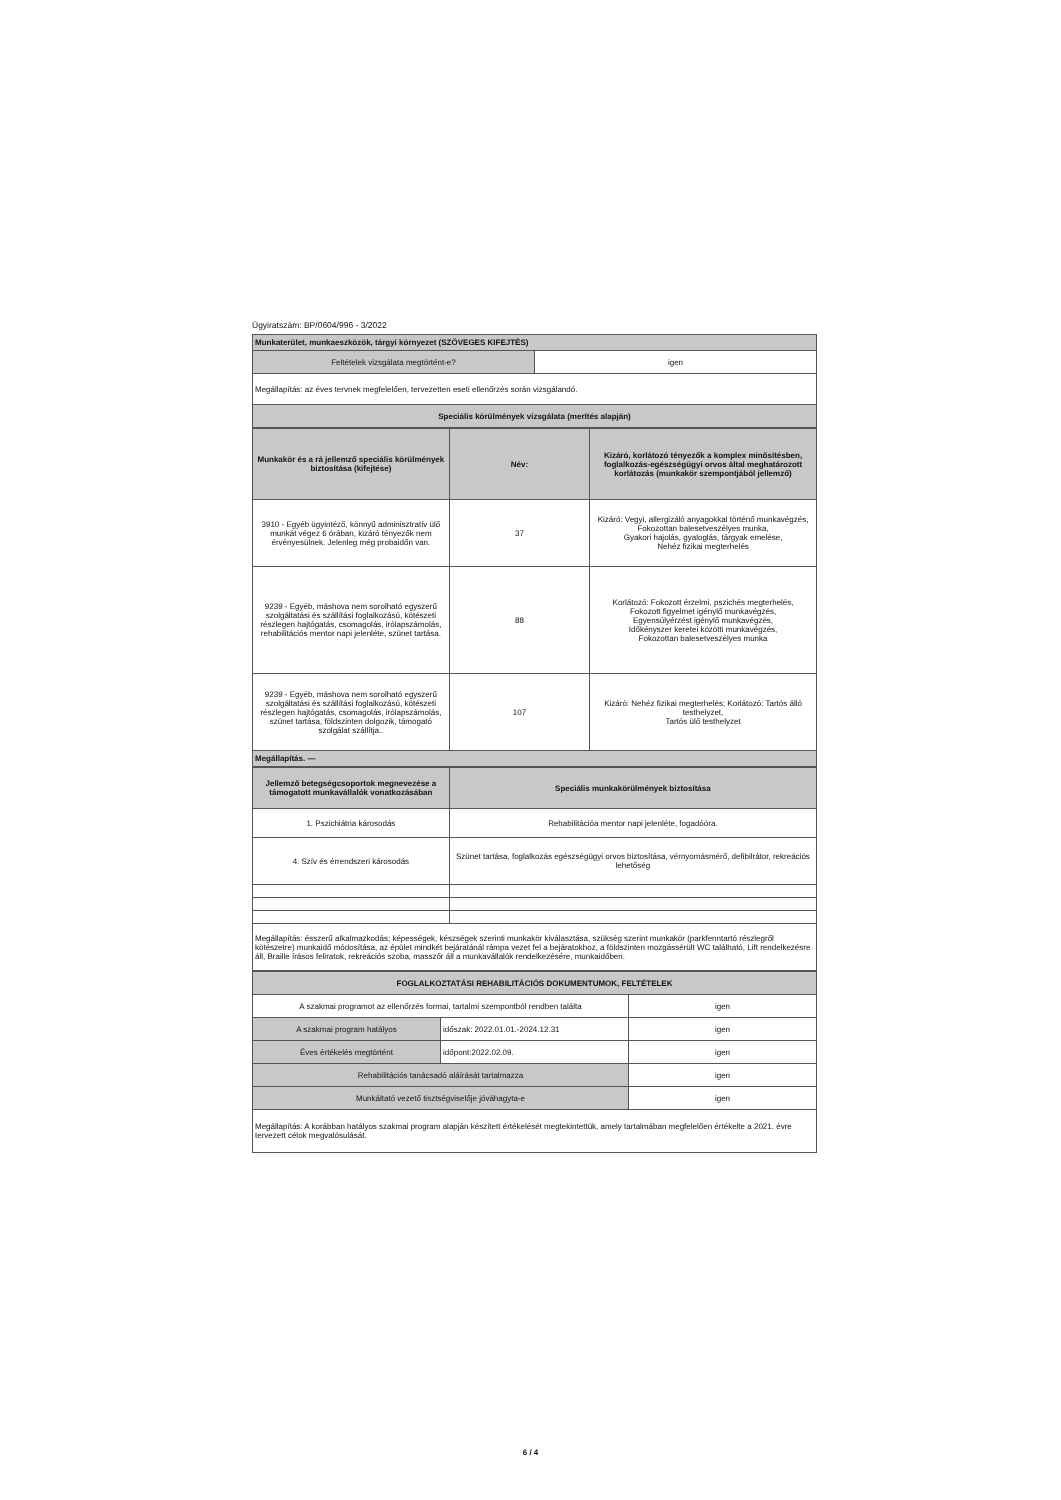Ügyiratszám: BP/0604/996 - 3/2022
| Munkaterület, munkaeszközök, tárgyi környezet (SZÖVEGES KIFEJTÉS) | |
| Feltételek vizsgálata megtörtént-e? | igen |
| Megállapítás: az éves tervnek megfelelően, tervezetten eseti ellenőrzés során vizsgálandó. | |
| Speciális körülmények vizsgálata (merítés alapján) | |
| Munkakör és a rá jellemző speciális körülmények biztosítása (kifejtése) | Név: | Kizáró, korlátozó tényezők a komplex minősítésben, foglalkozás-egészségügyi orvos által meghatározott korlátozás (munkakör szempontjából jellemző) |
| --- | --- | --- |
| 3910 - Egyéb ügyintéző, könnyű adminisztratív ülő munkát végez 6 órában, kizáró tényezők nem érvényesülnek. Jelenleg még probaidőn van. | 37 | Kizáró: Vegyi, allergizáló anyagokkal történő munkavégzés, Fokozottan balesetveszélyes munka, Gyakori hajolás, gyaloglás, tárgyak emelése, Nehéz fizikai megterhelés |
| 9239 - Egyéb, máshova nem sorolható egyszerű szolgáltatási és szállítási foglalkozású, kötészeti részlegen hajtógatás, csomagolás, irólapszámolás, rehabilitációs mentor napi jelenléte, szünet tartása. | 88 | Korlátozó: Fokozott érzelmi, pszichés megterhelés, Fokozott figyelmet igénylő munkavégzés, Egyensúlyérzést igénylő munkavégzés, Időkényszer keretei közötti munkavégzés, Fokozottan balesetveszélyes munka |
| 9239 - Egyéb, máshova nem sorolható egyszerű szolgáltatási és szállítási foglalkozású, kötészeti részlegen hajtógatás, csomagolás, irólapszámolás, szünet tartása, földszinten dolgozik, támogató szolgálat szállítja.. | 107 | Kizáró: Nehéz fizikai megterhelés; Korlátozó: Tartós álló testhelyzet, Tartós ülő testhelyzet |
| Megállapítás. — | | |
| Jellemző betegségcsoportok megnevezése a támogatott munkavállalók vonatkozásában | Speciális munkakörülmények biztosítása |
| --- | --- |
| 1. Pszichiátria károsodás | Rehabilitációa mentor napi jelenléte, fogadóóra. |
| 4. Szív és érrendszeri károsodás | Szünet tartása, foglalkozás egészségügyi orvos biztosítása, vérnyomásmérő, defibilrátor, rekreációs lehetőség |
| Megállapítás: ésszerű alkalmazkodás; képességek, készségek szerinti munkakör kiválasztása, szükség szerint munkakör (parkfenntartó részlegről kötészetre) munkaidő módosítása, az épület mindkét bejáratánál rámpa vezet fel a bejáratokhoz, a földszinten mozgássérült WC található, Lift rendelkezésre áll, Braille írásos feliratok, rekreációs szoba, masszőr áll a munkavállalók rendelkezésére, munkaidőben. | |
| FOGLALKOZTATÁSI REHABILITÁCIÓS DOKUMENTUMOK, FELTÉTELEK | | |
| A szakmai programot az ellenőrzés formai, tartalmi szempontból rendben találta | | igen |
| A szakmai program hatályos | időszak: 2022.01.01.-2024.12.31 | igen |
| Éves értékelés megtörtént | időpont:2022.02.09. | igen |
| Rehabilitációs tanácsadó aláírását tartalmazza | | igen |
| Munkáltató vezető tisztségviselője jóváhagyta-e | | igen |
| Megállapítás: A korábban hatályos szakmai program alapján készített értékelését megtekintettük, amely tartalmában megfelelően értékelte a 2021. évre tervezett célok megvalósulását. | | |
6 / 4